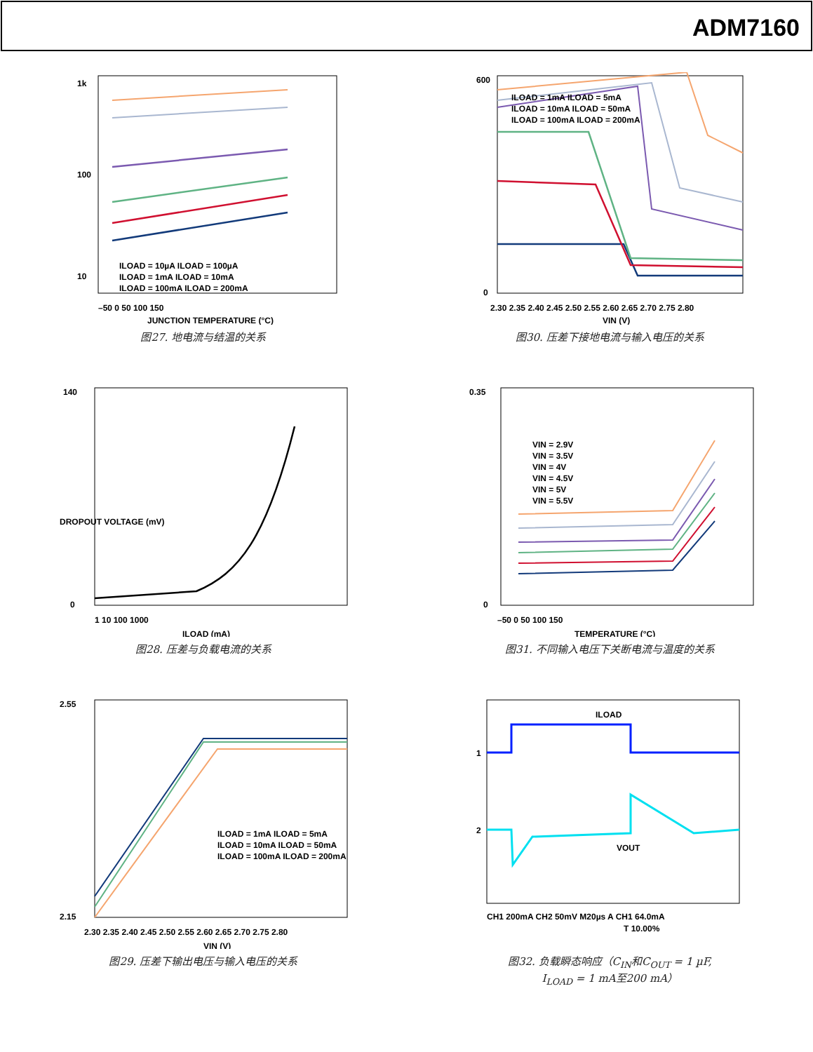ADM7160
1k
100
10
–50 0 50 100 150
JUNCTION TEMPERATURE (°C)
ILOAD = 10µA ILOAD = 100µA
ILOAD = 1mA ILOAD = 10mA
ILOAD = 100mA ILOAD = 200mA
图27. 地电流与结温的关系
600
0
2.30 2.35 2.40 2.45 2.50 2.55 2.60 2.65 2.70 2.75 2.80
VIN (V)
ILOAD = 1mA ILOAD = 5mA
ILOAD = 10mA ILOAD = 50mA
ILOAD = 100mA ILOAD = 200mA
图30. 压差下接地电流与输入电压的关系
140
0
1 10 100 1000
ILOAD (mA)
DROPOUT VOLTAGE (mV)
图28. 压差与负载电流的关系
0.35
0
–50 0 50 100 150
TEMPERATURE (°C)
VIN = 2.9V
VIN = 3.5V
VIN = 4V
VIN = 4.5V
VIN = 5V
VIN = 5.5V
图31. 不同输入电压下关断电流与温度的关系
2.55
2.15
2.30 2.35 2.40 2.45 2.50 2.55 2.60 2.65 2.70 2.75 2.80
VIN (V)
ILOAD = 1mA ILOAD = 5mA
ILOAD = 10mA ILOAD = 50mA
ILOAD = 100mA ILOAD = 200mA
图29. 压差下输出电压与输入电压的关系
ILOAD
VOUT
1
2
CH1 200mA CH2 50mV M20µs A CH1 64.0mA
T 10.00%
图32. 负载瞬态响应（C<sub>IN</sub>和C<sub>OUT</sub> = 1 µF,
I<sub>LOAD</sub> = 1 mA至200 mA）